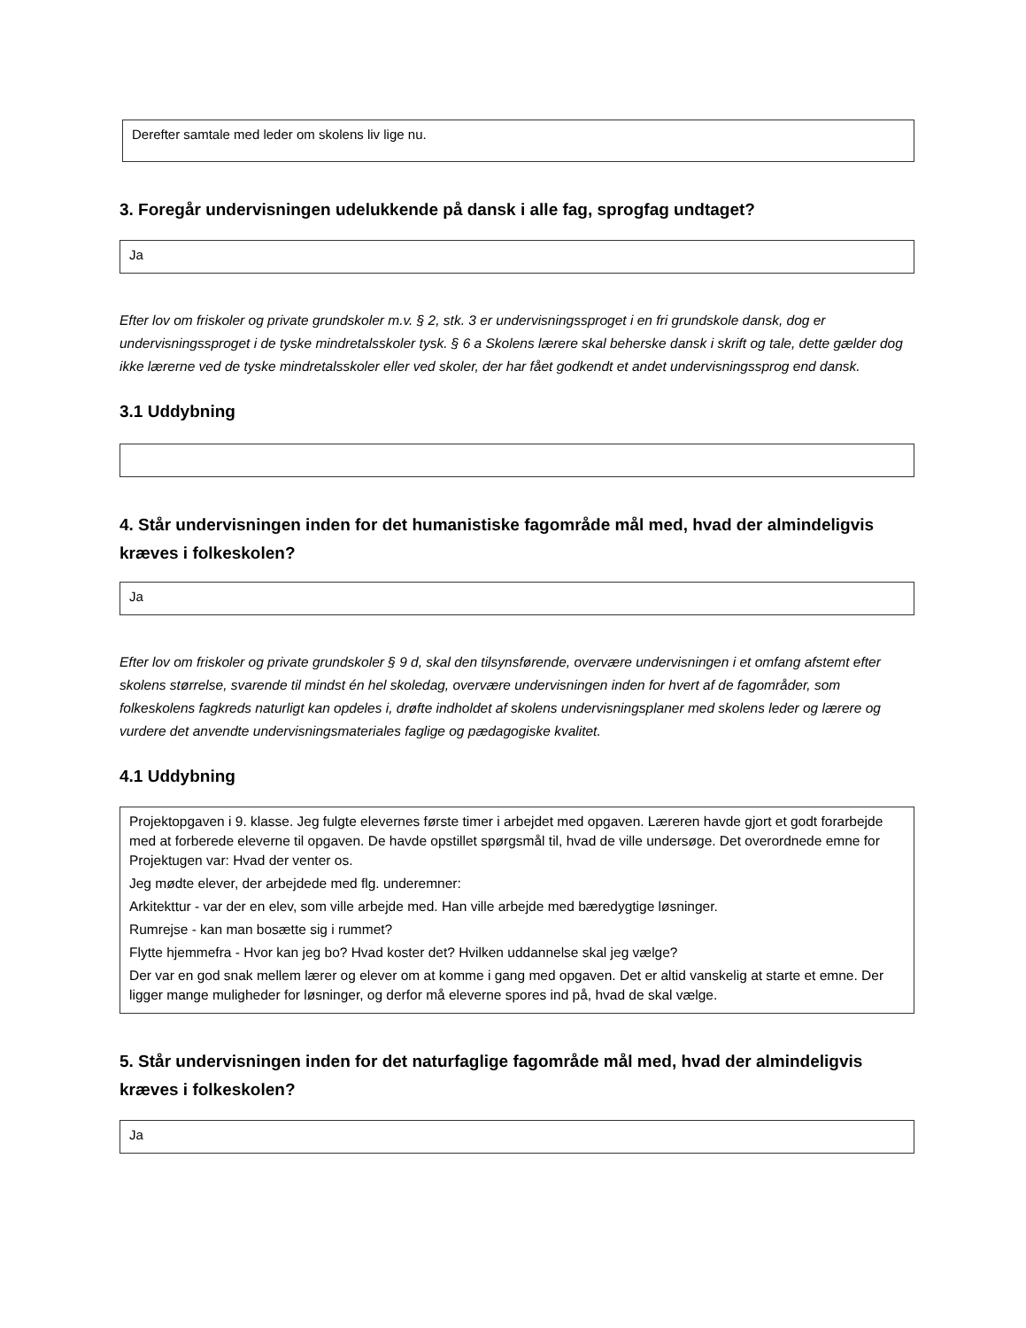Derefter samtale med leder om skolens liv lige nu.
3. Foregår undervisningen udelukkende på dansk i alle fag, sprogfag undtaget?
Ja
Efter lov om friskoler og private grundskoler m.v. § 2, stk. 3 er undervisningssproget i en fri grundskole dansk, dog er undervisningssproget i de tyske mindretalsskoler tysk. § 6 a Skolens lærere skal beherske dansk i skrift og tale, dette gælder dog ikke lærerne ved de tyske mindretalsskoler eller ved skoler, der har fået godkendt et andet undervisningssprog end dansk.
3.1 Uddybning
4. Står undervisningen inden for det humanistiske fagområde mål med, hvad der almindeligvis kræves i folkeskolen?
Ja
Efter lov om friskoler og private grundskoler § 9 d, skal den tilsynsførende, overvære undervisningen i et omfang afstemt efter skolens størrelse, svarende til mindst én hel skoledag, overvære undervisningen inden for hvert af de fagområder, som folkeskolens fagkreds naturligt kan opdeles i, drøfte indholdet af skolens undervisningsplaner med skolens leder og lærere og vurdere det anvendte undervisningsmateriales faglige og pædagogiske kvalitet.
4.1 Uddybning
Projektopgaven i 9. klasse. Jeg fulgte elevernes første timer i arbejdet med opgaven. Læreren havde gjort et godt forarbejde med at forberede eleverne til opgaven. De havde opstillet spørgsmål til, hvad de ville undersøge. Det overordnede emne for Projektugen var: Hvad der venter os.
Jeg mødte elever, der arbejdede med flg. underemner:
Arkitekttur - var der en elev, som ville arbejde med. Han ville arbejde med bæredygtige løsninger.
Rumrejse - kan man bosætte sig i rummet?
Flytte hjemmefra - Hvor kan jeg bo? Hvad koster det? Hvilken uddannelse skal jeg vælge?
Der var en god snak mellem lærer og elever om at komme i gang med opgaven. Det er altid vanskelig at starte et emne. Der ligger mange muligheder for løsninger, og derfor må eleverne spores ind på, hvad de skal vælge.
5. Står undervisningen inden for det naturfaglige fagområde mål med, hvad der almindeligvis kræves i folkeskolen?
Ja